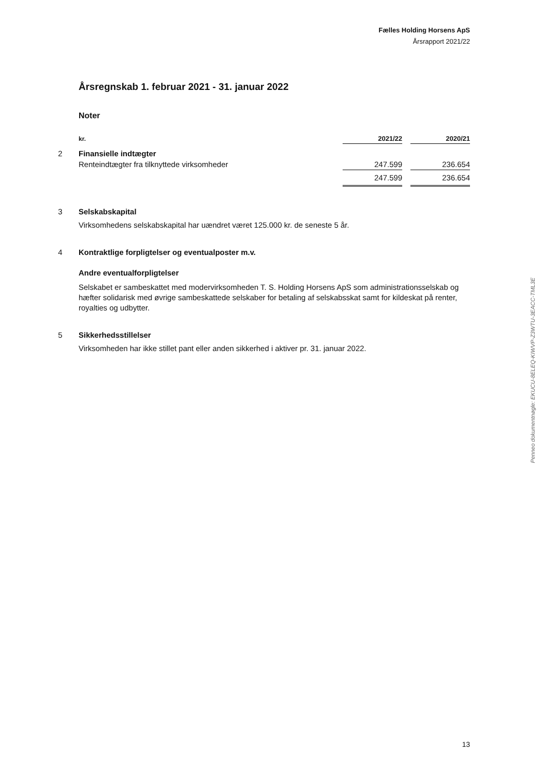Fælles Holding Horsens ApS
Årsrapport 2021/22
Årsregnskab 1. februar 2021 - 31. januar 2022
Noter
| | kr. | 2021/22 | | 2020/21 |
| 2 | Finansielle indtægter | | | |
| | Renteindtægter fra tilknyttede virksomheder | 247.599 | | 236.654 |
| | | 247.599 | | 236.654 |
3 Selskabskapital
Virksomhedens selskabskapital har uændret været 125.000 kr. de seneste 5 år.
4 Kontraktlige forpligtelser og eventualposter m.v.
Andre eventualforpligtelser
Selskabet er sambeskattet med modervirksomheden T. S. Holding Horsens ApS som administrationsselskab og hæfter solidarisk med øvrige sambeskattede selskaber for betaling af selskabsskat samt for kildeskat på renter, royalties og udbytter.
5 Sikkerhedsstillelser
Virksomheden har ikke stillet pant eller anden sikkerhed i aktiver pr. 31. januar 2022.
Penneo dokumentnøgle: EKUCU-8ELEQ-KIWVP-Z3WTU-3EACC-TML3E
13